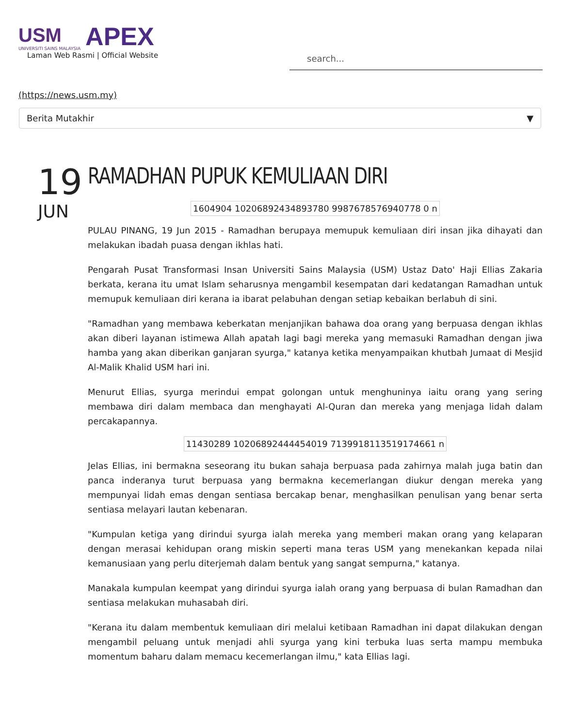USM
UNIVERSITI SAINS MALAYSIA
APEX
Laman Web Rasmi | Official Website
search...
(https://news.usm.my)
Berita Mutakhir ▼
19
JUN
RAMADHAN PUPUK KEMULIAAN DIRI
1604904 10206892434893780 9987678576940778 0 n
PULAU PINANG, 19 Jun 2015 - Ramadhan berupaya memupuk kemuliaan diri insan jika dihayati dan melakukan ibadah puasa dengan ikhlas hati.
Pengarah Pusat Transformasi Insan Universiti Sains Malaysia (USM) Ustaz Dato' Haji Ellias Zakaria berkata, kerana itu umat Islam seharusnya mengambil kesempatan dari kedatangan Ramadhan untuk memupuk kemuliaan diri kerana ia ibarat pelabuhan dengan setiap kebaikan berlabuh di sini.
"Ramadhan yang membawa keberkatan menjanjikan bahawa doa orang yang berpuasa dengan ikhlas akan diberi layanan istimewa Allah apatah lagi bagi mereka yang memasuki Ramadhan dengan jiwa hamba yang akan diberikan ganjaran syurga," katanya ketika menyampaikan khutbah Jumaat di Mesjid Al-Malik Khalid USM hari ini.
Menurut Ellias, syurga merindui empat golongan untuk menghuninya iaitu orang yang sering membawa diri dalam membaca dan menghayati Al-Quran dan mereka yang menjaga lidah dalam percakapannya.
11430289 10206892444454019 7139918113519174661 n
Jelas Ellias, ini bermakna seseorang itu bukan sahaja berpuasa pada zahirnya malah juga batin dan panca inderanya turut berpuasa yang bermakna kecemerlangan diukur dengan mereka yang mempunyai lidah emas dengan sentiasa bercakap benar, menghasilkan penulisan yang benar serta sentiasa melayari lautan kebenaran.
"Kumpulan ketiga yang dirindui syurga ialah mereka yang memberi makan orang yang kelaparan dengan merasai kehidupan orang miskin seperti mana teras USM yang menekankan kepada nilai kemanusiaan yang perlu diterjemah dalam bentuk yang sangat sempurna," katanya.
Manakala kumpulan keempat yang dirindui syurga ialah orang yang berpuasa di bulan Ramadhan dan sentiasa melakukan muhasabah diri.
"Kerana itu dalam membentuk kemuliaan diri melalui ketibaan Ramadhan ini dapat dilakukan dengan mengambil peluang untuk menjadi ahli syurga yang kini terbuka luas serta mampu membuka momentum baharu dalam memacu kecemerlangan ilmu," kata Ellias lagi.